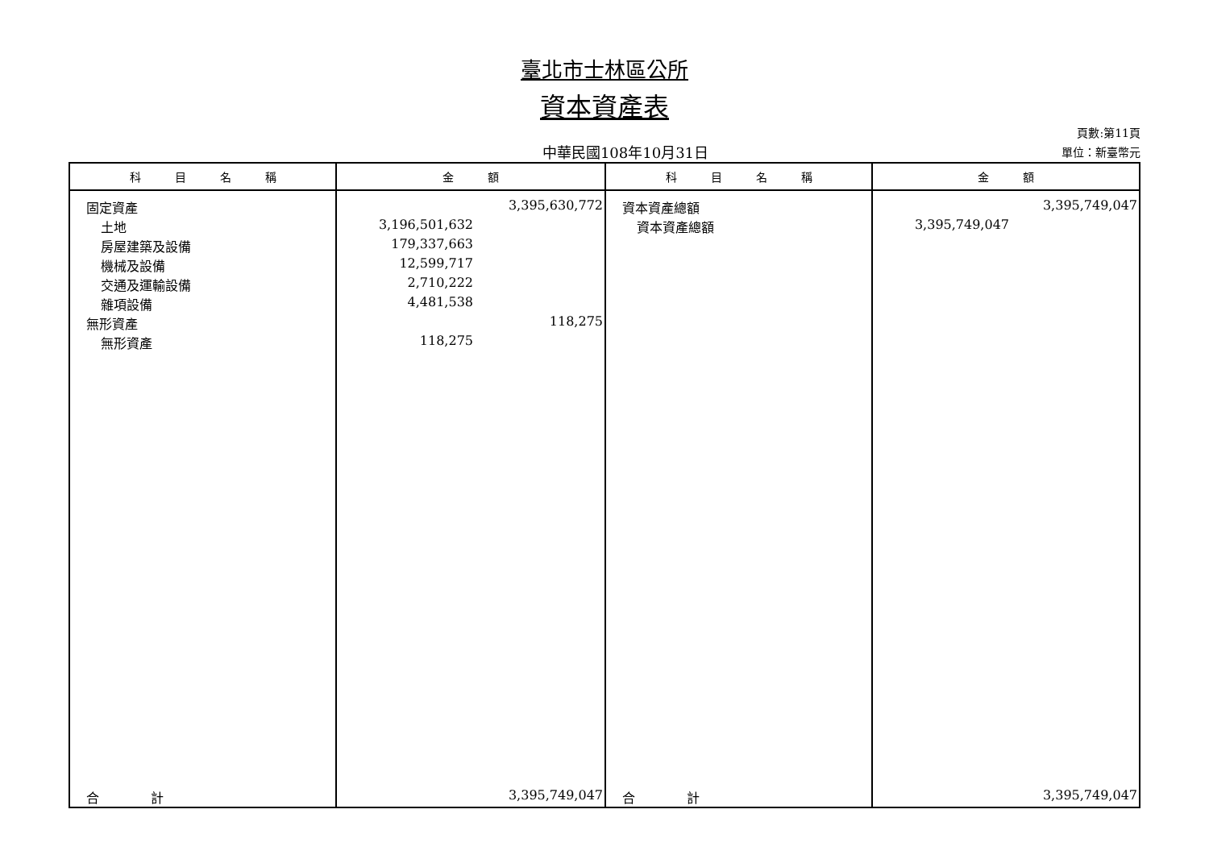臺北市士林區公所
資本資產表
中華民國108年10月31日
頁數:第11頁
單位：新臺幣元
| 科 目 名 稱 | 金 額 | 科 目 名 稱 | 金 額 |
| --- | --- | --- | --- |
| 固定資產 | 3,395,630,772 | 資本資產總額 | 3,395,749,047 |
| 土地 | 3,196,501,632 | 資本資產總額 | 3,395,749,047 |
| 房屋建築及設備 | 179,337,663 | | |
| 機械及設備 | 12,599,717 | | |
| 交通及運輸設備 | 2,710,222 | | |
| 雜項設備 | 4,481,538 | | |
| 無形資產 | 118,275 | | |
| 無形資產 | 118,275 | | |
| 合 計 | 3,395,749,047 | 合 計 | 3,395,749,047 |